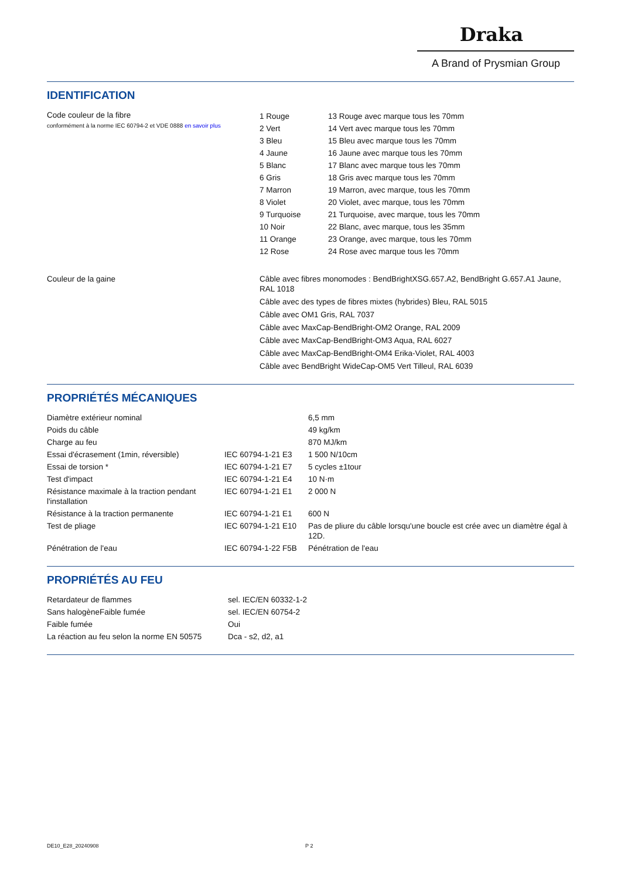Draka
A Brand of Prysmian Group
IDENTIFICATION
| Code couleur de la fibre conformément à la norme IEC 60794-2 et VDE 0888 en savoir plus | / 1 Rouge / 13 Rouge avec marque tous les 70mm / / 2 Vert / 14 Vert avec marque tous les 70mm / / 3 Bleu / 15 Bleu avec marque tous les 70mm / / 4 Jaune / 16 Jaune avec marque tous les 70mm / / 5 Blanc / 17 Blanc avec marque tous les 70mm / / 6 Gris / 18 Gris avec marque tous les 70mm / / 7 Marron / 19 Marron, avec marque, tous les 70mm / / 8 Violet / 20 Violet, avec marque, tous les 70mm / / 9 Turquoise / 21 Turquoise, avec marque, tous les 70mm / / 10 Noir / 22 Blanc, avec marque, tous les 35mm / / 11 Orange / 23 Orange, avec marque, tous les 70mm / / 12 Rose / 24 Rose avec marque tous les 70mm / |
| Couleur de la gaine | Câble avec fibres monomodes : BendBrightXSG.657.A2, BendBright G.657.A1 Jaune, RAL 1018 Câble avec des types de fibres mixtes (hybrides) Bleu, RAL 5015 Câble avec OM1 Gris, RAL 7037 Câble avec MaxCap-BendBright-OM2 Orange, RAL 2009 Câble avec MaxCap-BendBright-OM3 Aqua, RAL 6027 Câble avec MaxCap-BendBright-OM4 Erika-Violet, RAL 4003 Câble avec BendBright WideCap-OM5 Vert Tilleul, RAL 6039 |
PROPRIÉTÉS MÉCANIQUES
| Diamètre extérieur nominal | | 6,5 mm |
| Poids du câble | | 49 kg/km |
| Charge au feu | | 870 MJ/km |
| Essai d'écrasement (1min, réversible) | IEC 60794-1-21 E3 | 1 500 N/10cm |
| Essai de torsion * | IEC 60794-1-21 E7 | 5 cycles ±1tour |
| Test d'impact | IEC 60794-1-21 E4 | 10 N·m |
| Résistance maximale à la traction pendant l'installation | IEC 60794-1-21 E1 | 2 000 N |
| Résistance à la traction permanente | IEC 60794-1-21 E1 | 600 N |
| Test de pliage | IEC 60794-1-21 E10 | Pas de pliure du câble lorsqu'une boucle est crée avec un diamètre égal à 12D. |
| Pénétration de l'eau | IEC 60794-1-22 F5B | Pénétration de l'eau |
PROPRIÉTÉS AU FEU
| Retardateur de flammes | sel. IEC/EN 60332-1-2 |
| Sans halogèneFaible fumée | sel. IEC/EN 60754-2 |
| Faible fumée | Oui |
| La réaction au feu selon la norme EN 50575 | Dca - s2, d2, a1 |
DE10_E28_20240908 P 2